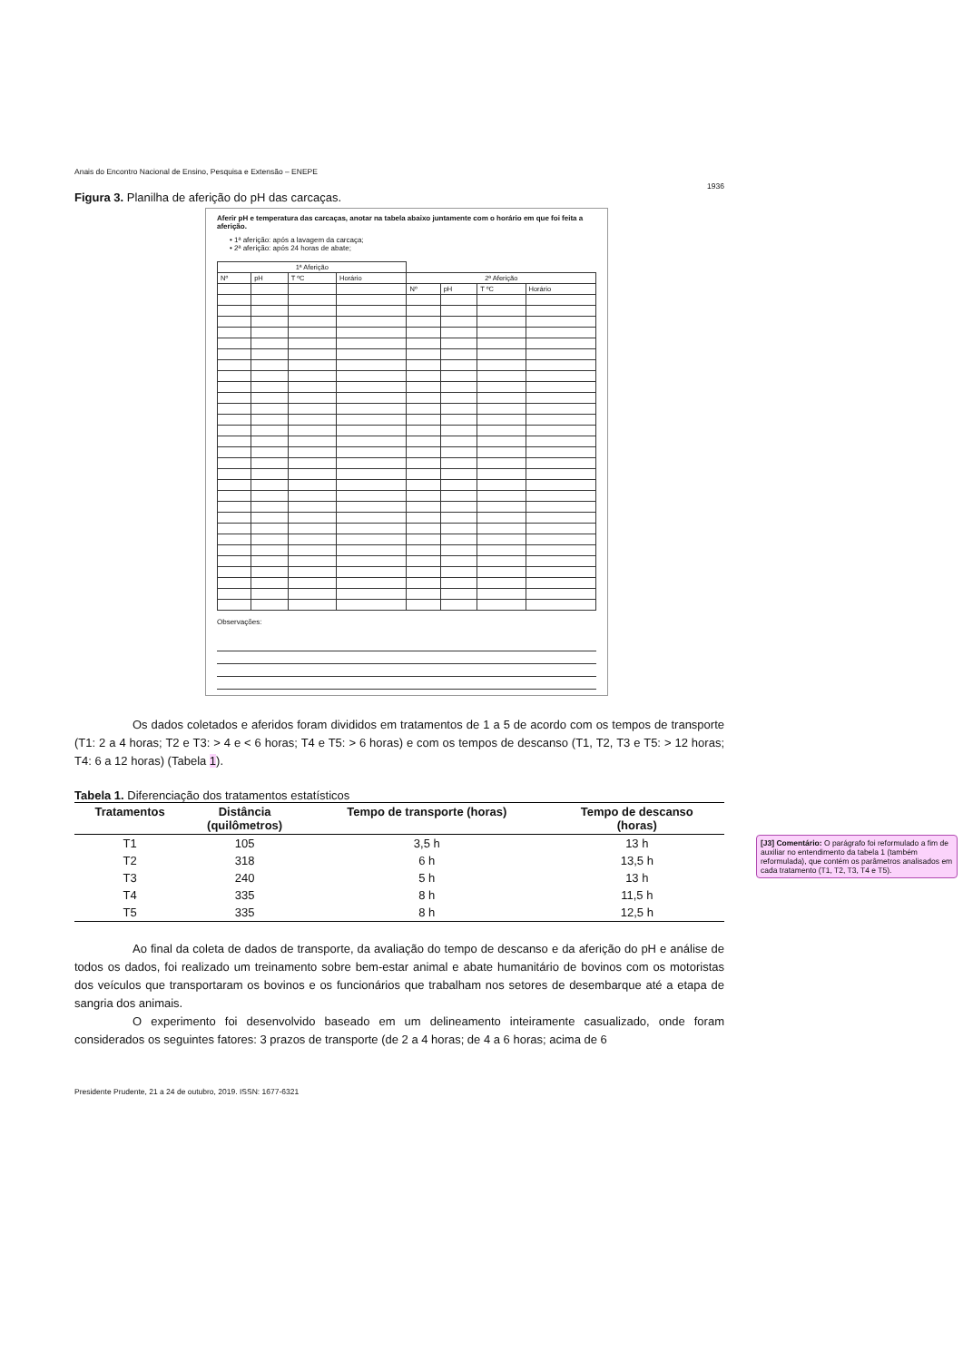Anais do Encontro Nacional de Ensino, Pesquisa e Extensão – ENEPE
1936
Figura 3. Planilha de aferição do pH das carcaças.
Aferir pH e temperatura das carcaças, anotar na tabela abaixo juntamente com o horário em que foi feita a aferição.
• 1ª aferição: após a lavagem da carcaça;
• 2ª aferição: após 24 horas de abate;
| 1ª Aferição | | | | | | | |
| Nº | pH | T ºC | Horário | 2ª Aferição | | | |
| | | | | Nº | pH | T ºC | Horário |
Observações:
Os dados coletados e aferidos foram divididos em tratamentos de 1 a 5 de acordo com os tempos de transporte (T1: 2 a 4 horas; T2 e T3: > 4 e < 6 horas; T4 e T5: > 6 horas) e com os tempos de descanso (T1, T2, T3 e T5: > 12 horas; T4: 6 a 12 horas) (Tabela 1).
Tabela 1. Diferenciação dos tratamentos estatísticos
| Tratamentos | Distância (quilômetros) | Tempo de transporte (horas) | Tempo de descanso (horas) |
| --- | --- | --- | --- |
| T1 | 105 | 3,5 h | 13 h |
| T2 | 318 | 6 h | 13,5 h |
| T3 | 240 | 5 h | 13 h |
| T4 | 335 | 8 h | 11,5 h |
| T5 | 335 | 8 h | 12,5 h |
Ao final da coleta de dados de transporte, da avaliação do tempo de descanso e da aferição do pH e análise de todos os dados, foi realizado um treinamento sobre bem-estar animal e abate humanitário de bovinos com os motoristas dos veículos que transportaram os bovinos e os funcionários que trabalham nos setores de desembarque até a etapa de sangria dos animais.
O experimento foi desenvolvido baseado em um delineamento inteiramente casualizado, onde foram considerados os seguintes fatores: 3 prazos de transporte (de 2 a 4 horas; de 4 a 6 horas; acima de 6
Presidente Prudente, 21 a 24 de outubro, 2019. ISSN: 1677-6321
[J3] Comentário: O parágrafo foi reformulado a fim de auxiliar no entendimento da tabela 1 (também reformulada), que contém os parâmetros analisados em cada tratamento (T1, T2, T3, T4 e T5).